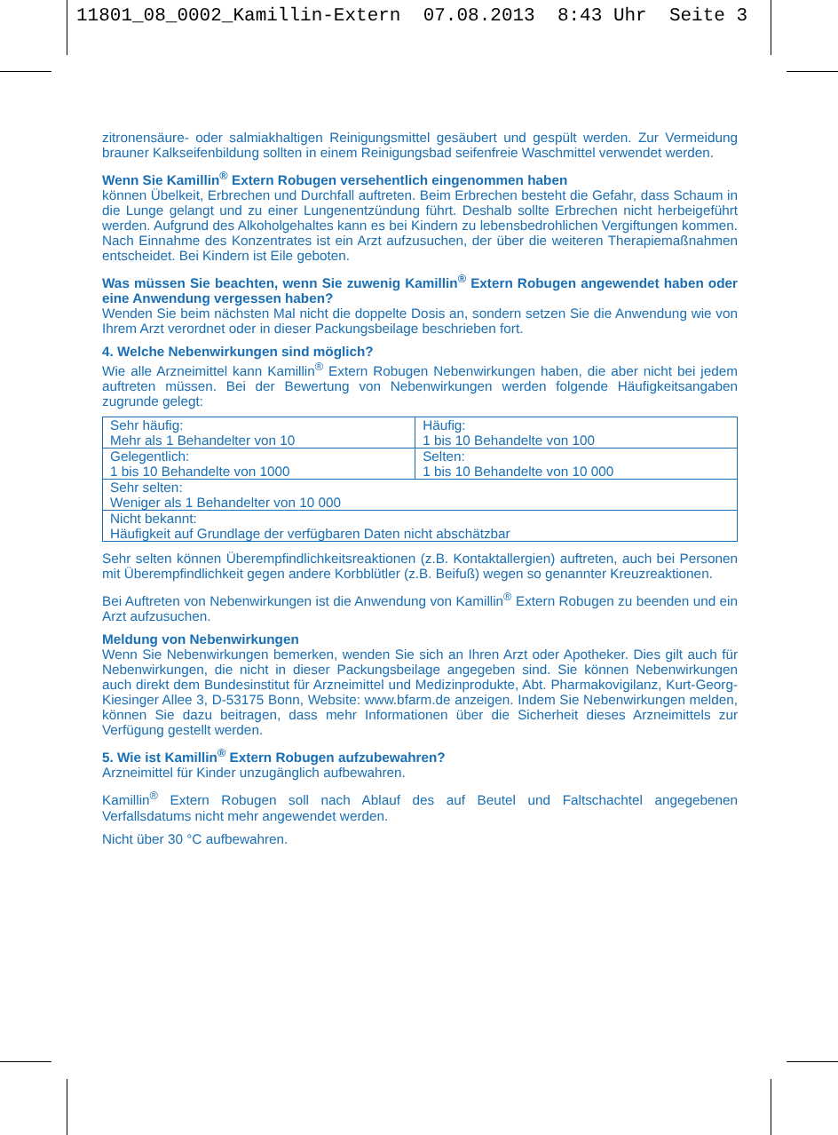11801_08_0002_Kamillin-Extern 07.08.2013 8:43 Uhr Seite 3
zitronensäure- oder salmiakhaltigen Reinigungsmittel gesäubert und gespült werden. Zur Vermeidung brauner Kalkseifenbildung sollten in einem Reinigungsbad seifenfreie Waschmittel verwendet werden.
Wenn Sie Kamillin<sup>®</sup> Extern Robugen versehentlich eingenommen haben
können Übelkeit, Erbrechen und Durchfall auftreten. Beim Erbrechen besteht die Gefahr, dass Schaum in die Lunge gelangt und zu einer Lungenentzündung führt. Deshalb sollte Erbrechen nicht herbeigeführt werden. Aufgrund des Alkoholgehaltes kann es bei Kindern zu lebensbedrohlichen Vergiftungen kommen. Nach Einnahme des Konzentrates ist ein Arzt aufzusuchen, der über die weiteren Therapiemaßnahmen entscheidet. Bei Kindern ist Eile geboten.
Was müssen Sie beachten, wenn Sie zuwenig Kamillin<sup>®</sup> Extern Robugen angewendet haben oder eine Anwendung vergessen haben?
Wenden Sie beim nächsten Mal nicht die doppelte Dosis an, sondern setzen Sie die Anwendung wie von Ihrem Arzt verordnet oder in dieser Packungsbeilage beschrieben fort.
4. Welche Nebenwirkungen sind möglich?
Wie alle Arzneimittel kann Kamillin<sup>®</sup> Extern Robugen Nebenwirkungen haben, die aber nicht bei jedem auftreten müssen. Bei der Bewertung von Nebenwirkungen werden folgende Häufigkeitsangaben zugrunde gelegt:
| Sehr häufig: Mehr als 1 Behandelter von 10 | Häufig: 1 bis 10 Behandelte von 100 |
| Gelegentlich: 1 bis 10 Behandelte von 1000 | Selten: 1 bis 10 Behandelte von 10 000 |
| Sehr selten: Weniger als 1 Behandelter von 10 000 | |
| Nicht bekannt: Häufigkeit auf Grundlage der verfügbaren Daten nicht abschätzbar | |
Sehr selten können Überempfindlichkeitsreaktionen (z.B. Kontaktallergien) auftreten, auch bei Personen mit Überempfindlichkeit gegen andere Korbblütler (z.B. Beifuß) wegen so genannter Kreuzreaktionen.
Bei Auftreten von Nebenwirkungen ist die Anwendung von Kamillin<sup>®</sup> Extern Robugen zu beenden und ein Arzt aufzusuchen.
Meldung von Nebenwirkungen
Wenn Sie Nebenwirkungen bemerken, wenden Sie sich an Ihren Arzt oder Apotheker. Dies gilt auch für Nebenwirkungen, die nicht in dieser Packungsbeilage angegeben sind. Sie können Nebenwirkungen auch direkt dem Bundesinstitut für Arzneimittel und Medizinprodukte, Abt. Pharmakovigilanz, Kurt-Georg-Kiesinger Allee 3, D-53175 Bonn, Website: www.bfarm.de anzeigen. Indem Sie Nebenwirkungen melden, können Sie dazu beitragen, dass mehr Informationen über die Sicherheit dieses Arzneimittels zur Verfügung gestellt werden.
5. Wie ist Kamillin<sup>®</sup> Extern Robugen aufzubewahren?
Arzneimittel für Kinder unzugänglich aufbewahren.
Kamillin<sup>®</sup> Extern Robugen soll nach Ablauf des auf Beutel und Faltschachtel angegebenen Verfallsdatums nicht mehr angewendet werden.
Nicht über 30 °C aufbewahren.